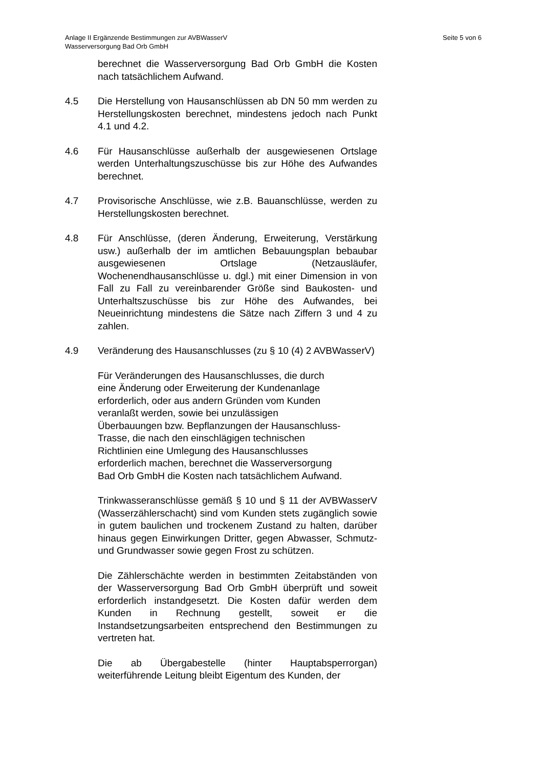Seite 5 von 6 Anlage II Ergänzende Bestimmungen zur AVBWasserV
Wasserversorgung Bad Orb GmbH
berechnet die Wasserversorgung Bad Orb GmbH die Kosten nach tatsächlichem Aufwand.
4.5 Die Herstellung von Hausanschlüssen ab DN 50 mm werden zu Herstellungskosten berechnet, mindestens jedoch nach Punkt 4.1 und 4.2.
4.6 Für Hausanschlüsse außerhalb der ausgewiesenen Ortslage werden Unterhaltungszuschüsse bis zur Höhe des Aufwandes berechnet.
4.7 Provisorische Anschlüsse, wie z.B. Bauanschlüsse, werden zu Herstellungskosten berechnet.
4.8 Für Anschlüsse, (deren Änderung, Erweiterung, Verstärkung usw.) außerhalb der im amtlichen Bebauungsplan bebaubar ausgewiesenen Ortslage (Netzausläufer, Wochenendhausanschlüsse u. dgl.) mit einer Dimension in von Fall zu Fall zu vereinbarender Größe sind Baukosten- und Unterhaltszuschüsse bis zur Höhe des Aufwandes, bei Neueinrichtung mindestens die Sätze nach Ziffern 3 und 4 zu zahlen.
4.9 Veränderung des Hausanschlusses (zu § 10 (4) 2 AVBWasserV)
Für Veränderungen des Hausanschlusses, die durch
eine Änderung oder Erweiterung der Kundenanlage
erforderlich, oder aus andern Gründen vom Kunden
veranlaßt werden, sowie bei unzulässigen
Überbauungen bzw. Bepflanzungen der Hausanschluss-
Trasse, die nach den einschlägigen technischen
Richtlinien eine Umlegung des Hausanschlusses
erforderlich machen, berechnet die Wasserversorgung
Bad Orb GmbH die Kosten nach tatsächlichem Aufwand.
Trinkwasseranschlüsse gemäß § 10 und § 11 der AVBWasserV (Wasserzählerschacht) sind vom Kunden stets zugänglich sowie in gutem baulichen und trockenem Zustand zu halten, darüber hinaus gegen Einwirkungen Dritter, gegen Abwasser, Schmutz- und Grundwasser sowie gegen Frost zu schützen.
Die Zählerschächte werden in bestimmten Zeitabständen von der Wasserversorgung Bad Orb GmbH überprüft und soweit erforderlich instandgesetzt. Die Kosten dafür werden dem Kunden in Rechnung gestellt, soweit er die Instandsetzungsarbeiten entsprechend den Bestimmungen zu vertreten hat.
Die ab Übergabestelle (hinter Hauptabsperrorgan) weiterführende Leitung bleibt Eigentum des Kunden, der